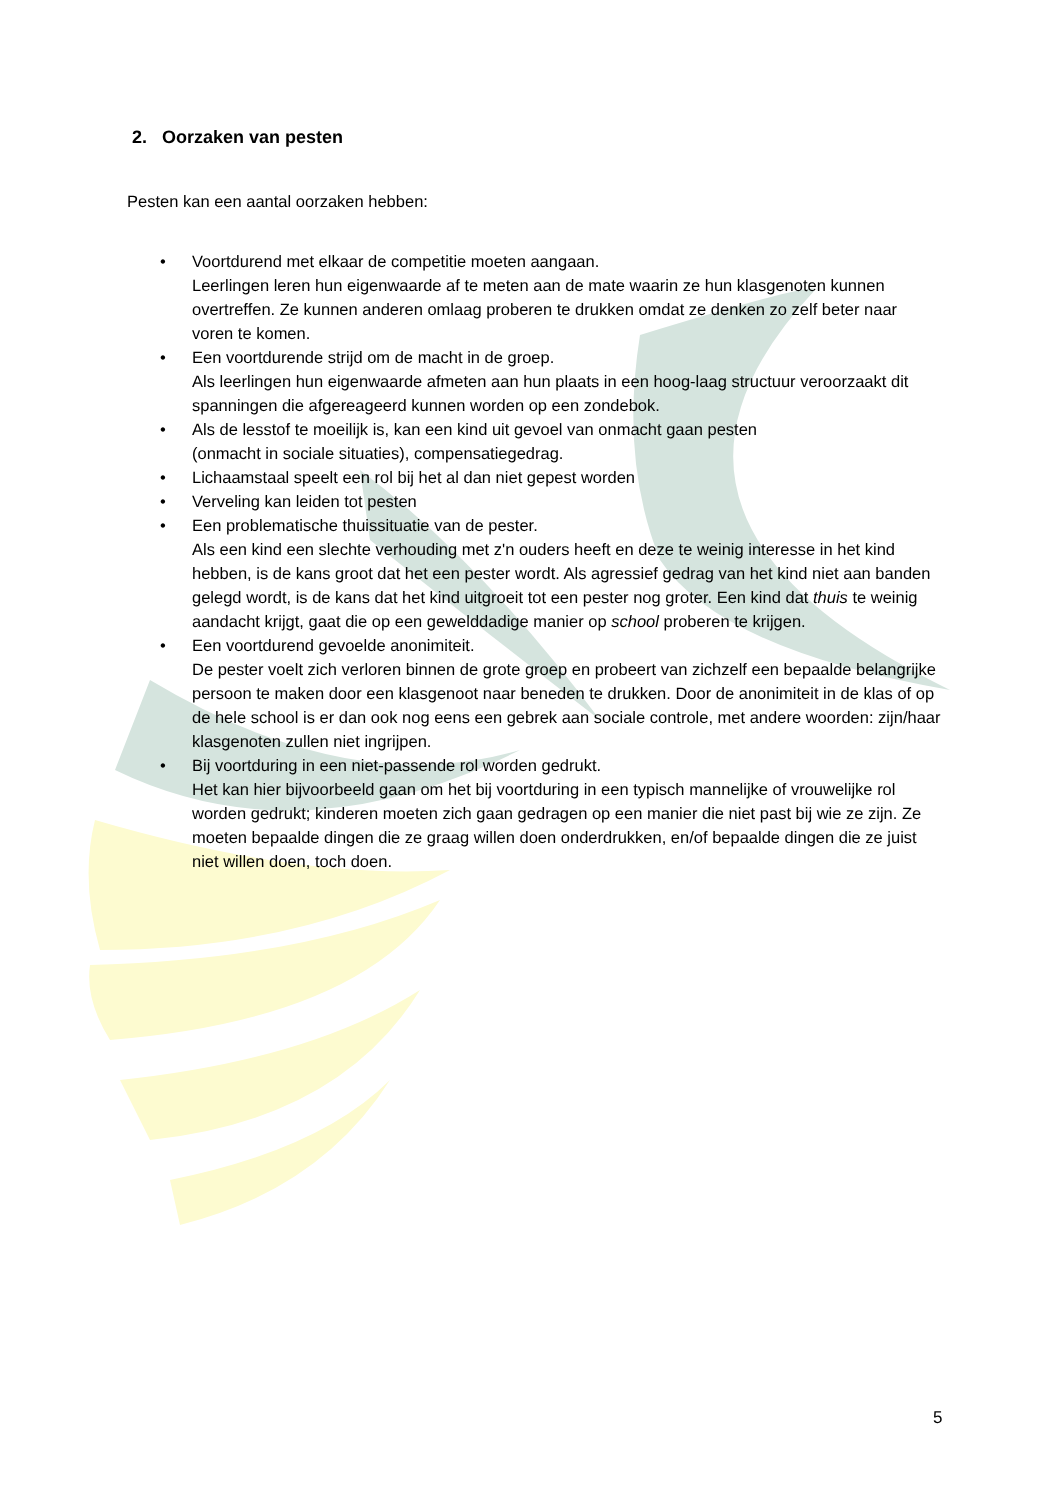2. Oorzaken van pesten
Pesten kan een aantal oorzaken hebben:
• Voortdurend met elkaar de competitie moeten aangaan.
Leerlingen leren hun eigenwaarde af te meten aan de mate waarin ze hun klasgenoten kunnen overtreffen. Ze kunnen anderen omlaag proberen te drukken omdat ze denken zo zelf beter naar voren te komen.
• Een voortdurende strijd om de macht in de groep.
Als leerlingen hun eigenwaarde afmeten aan hun plaats in een hoog-laag structuur veroorzaakt dit spanningen die afgereageerd kunnen worden op een zondebok.
• Als de lesstof te moeilijk is, kan een kind uit gevoel van onmacht gaan pesten
(onmacht in sociale situaties), compensatiegedrag.
• Lichaamstaal speelt een rol bij het al dan niet gepest worden
• Verveling kan leiden tot pesten
• Een problematische thuissituatie van de pester.
Als een kind een slechte verhouding met z'n ouders heeft en deze te weinig interesse in het kind hebben, is de kans groot dat het een pester wordt. Als agressief gedrag van het kind niet aan banden gelegd wordt, is de kans dat het kind uitgroeit tot een pester nog groter. Een kind dat thuis te weinig aandacht krijgt, gaat die op een gewelddadige manier op school proberen te krijgen.
• Een voortdurend gevoelde anonimiteit.
De pester voelt zich verloren binnen de grote groep en probeert van zichzelf een bepaalde belangrijke persoon te maken door een klasgenoot naar beneden te drukken. Door de anonimiteit in de klas of op de hele school is er dan ook nog eens een gebrek aan sociale controle, met andere woorden: zijn/haar klasgenoten zullen niet ingrijpen.
• Bij voortduring in een niet-passende rol worden gedrukt.
Het kan hier bijvoorbeeld gaan om het bij voortduring in een typisch mannelijke of vrouwelijke rol worden gedrukt; kinderen moeten zich gaan gedragen op een manier die niet past bij wie ze zijn. Ze moeten bepaalde dingen die ze graag willen doen onderdrukken, en/of bepaalde dingen die ze juist niet willen doen, toch doen.
5